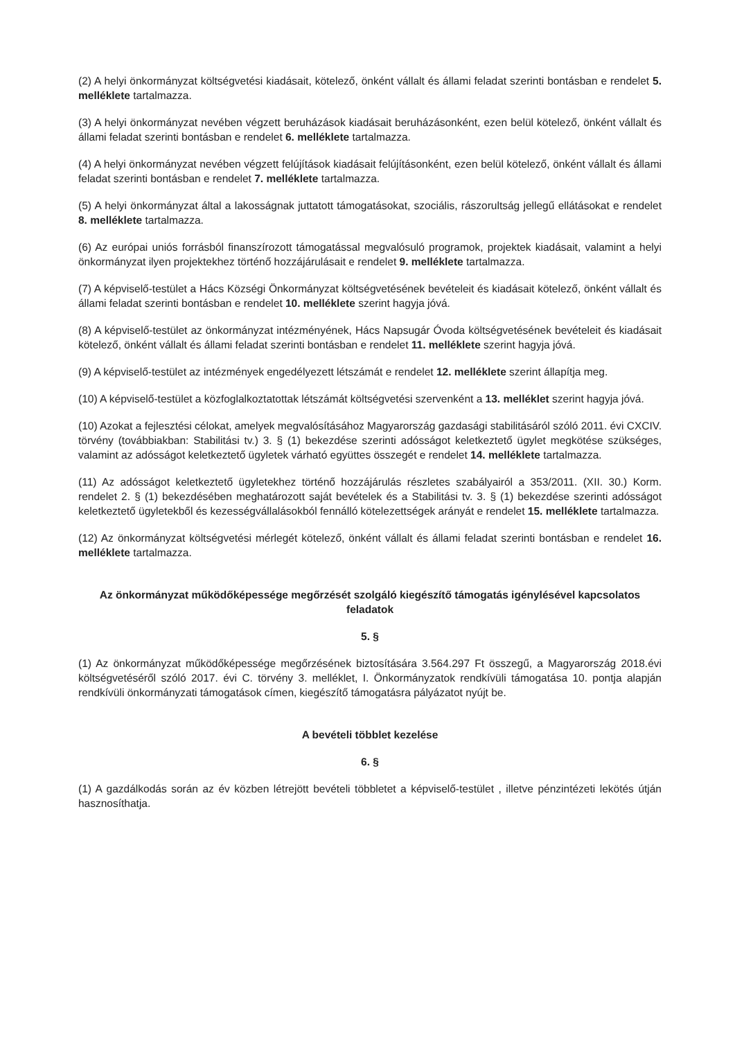(2) A helyi önkormányzat költségvetési kiadásait, kötelező, önként vállalt és állami feladat szerinti bontásban e rendelet 5. melléklete tartalmazza.
(3) A helyi önkormányzat nevében végzett beruházások kiadásait beruházásonként, ezen belül kötelező, önként vállalt és állami feladat szerinti bontásban e rendelet 6. melléklete tartalmazza.
(4) A helyi önkormányzat nevében végzett felújítások kiadásait felújításonként, ezen belül kötelező, önként vállalt és állami feladat szerinti bontásban e rendelet 7. melléklete tartalmazza.
(5) A helyi önkormányzat által a lakosságnak juttatott támogatásokat, szociális, rászorultság jellegű ellátásokat e rendelet 8. melléklete tartalmazza.
(6) Az európai uniós forrásból finanszírozott támogatással megvalósuló programok, projektek kiadásait, valamint a helyi önkormányzat ilyen projektekhez történő hozzájárulásait e rendelet 9. melléklete tartalmazza.
(7) A képviselő-testület a Hács Községi Önkormányzat költségvetésének bevételeit és kiadásait kötelező, önként vállalt és állami feladat szerinti bontásban e rendelet 10. melléklete szerint hagyja jóvá.
(8) A képviselő-testület az önkormányzat intézményének, Hács Napsugár Óvoda költségvetésének bevételeit és kiadásait kötelező, önként vállalt és állami feladat szerinti bontásban e rendelet 11. melléklete szerint hagyja jóvá.
(9) A képviselő-testület az intézmények engedélyezett létszámát e rendelet 12. melléklete szerint állapítja meg.
(10) A képviselő-testület a közfoglalkoztatottak létszámát költségvetési szervenként a 13. melléklet szerint hagyja jóvá.
(10) Azokat a fejlesztési célokat, amelyek megvalósításához Magyarország gazdasági stabilitásáról szóló 2011. évi CXCIV. törvény (továbbiakban: Stabilitási tv.) 3. § (1) bekezdése szerinti adósságot keletkeztető ügylet megkötése szükséges, valamint az adósságot keletkeztető ügyletek várható együttes összegét e rendelet 14. melléklete tartalmazza.
(11) Az adósságot keletkeztető ügyletekhez történő hozzájárulás részletes szabályairól a 353/2011. (XII. 30.) Korm. rendelet 2. § (1) bekezdésében meghatározott saját bevételek és a Stabilitási tv. 3. § (1) bekezdése szerinti adósságot keletkeztető ügyletekből és kezességvállalásokból fennálló kötelezettségek arányát e rendelet 15. melléklete tartalmazza.
(12) Az önkormányzat költségvetési mérlegét kötelező, önként vállalt és állami feladat szerinti bontásban e rendelet 16. melléklete tartalmazza.
Az önkormányzat működőképessége megőrzését szolgáló kiegészítő támogatás igénylésével kapcsolatos feladatok
5. §
(1) Az önkormányzat működőképessége megőrzésének biztosítására 3.564.297 Ft összegű, a Magyarország 2018.évi költségvetéséről szóló 2017. évi C. törvény 3. melléklet, I. Önkormányzatok rendkívüli támogatása 10. pontja alapján rendkívüli önkormányzati támogatások címen, kiegészítő támogatásra pályázatot nyújt be.
A bevételi többlet kezelése
6. §
(1) A gazdálkodás során az év közben létrejött bevételi többletet a képviselő-testület , illetve pénzintézeti lekötés útján hasznosíthatja.